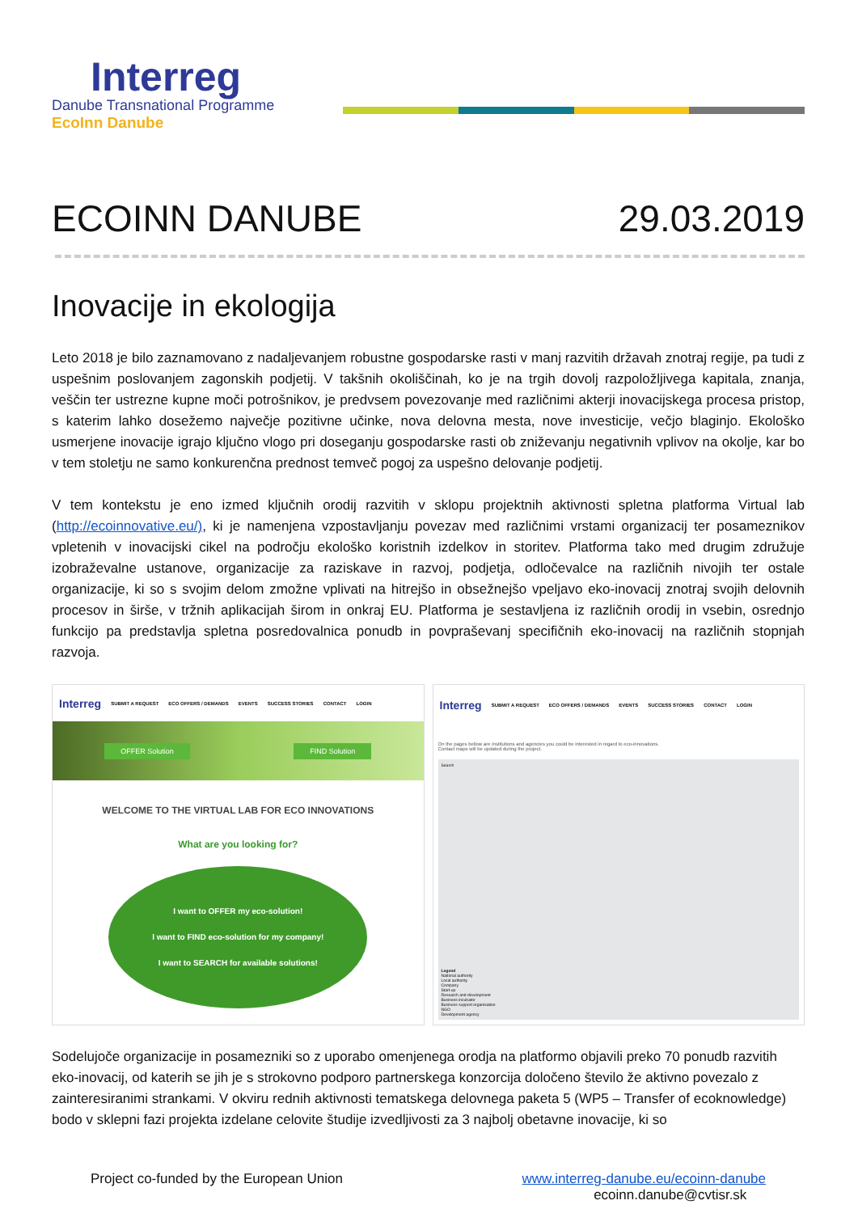Interreg
Danube Transnational Programme
EcoInn Danube
ECOINN DANUBE 29.03.2019
Inovacije in ekologija
Leto 2018 je bilo zaznamovano z nadaljevanjem robustne gospodarske rasti v manj razvitih državah znotraj regije, pa tudi z uspešnim poslovanjem zagonskih podjetij. V takšnih okoliščinah, ko je na trgih dovolj razpoložljivega kapitala, znanja, veščin ter ustrezne kupne moči potrošnikov, je predvsem povezovanje med različnimi akterji inovacijskega procesa pristop, s katerim lahko dosežemo največje pozitivne učinke, nova delovna mesta, nove investicije, večjo blaginjo. Ekološko usmerjene inovacije igrajo ključno vlogo pri doseganju gospodarske rasti ob zniževanju negativnih vplivov na okolje, kar bo v tem stoletju ne samo konkurenčna prednost temveč pogoj za uspešno delovanje podjetij.
V tem kontekstu je eno izmed ključnih orodij razvitih v sklopu projektnih aktivnosti spletna platforma Virtual lab (http://ecoinnovative.eu/), ki je namenjena vzpostavljanju povezav med različnimi vrstami organizacij ter posameznikov vpletenih v inovacijski cikel na področju ekološko koristnih izdelkov in storitev. Platforma tako med drugim združuje izobraževalne ustanove, organizacije za raziskave in razvoj, podjetja, odločevalce na različnih nivojih ter ostale organizacije, ki so s svojim delom zmožne vplivati na hitrejšo in obsežnejšo vpeljavo eko-inovacij znotraj svojih delovnih procesov in širše, v tržnih aplikacijah širom in onkraj EU. Platforma je sestavljena iz različnih orodij in vsebin, osrednjo funkcijo pa predstavlja spletna posredovalnica ponudb in povpraševanj specifičnih eko-inovacij na različnih stopnjah razvoja.
Interreg SUBMIT A REQUEST ECO OFFERS / DEMANDS EVENTS SUCCESS STORIES CONTACT LOGIN
OFFER Solution FIND Solution
WELCOME TO THE VIRTUAL LAB FOR ECO INNOVATIONS
What are you looking for?
I want to OFFER my eco-solution!
I want to FIND eco-solution for my company!
I want to SEARCH for available solutions!
Interreg SUBMIT A REQUEST ECO OFFERS / DEMANDS EVENTS SUCCESS STORIES CONTACT LOGIN
On the pages bellow are institutions and agencies you could be interested in regard to eco-innovations.
Contact maps will be updated during the project.
Search
Legend
National authority
Local authority
Company
Start-up
Research and development
Business incubator
Business support organisation
NGO
Development agency
Sodelujoče organizacije in posamezniki so z uporabo omenjenega orodja na platformo objavili preko 70 ponudb razvitih eko-inovacij, od katerih se jih je s strokovno podporo partnerskega konzorcija določeno število že aktivno povezalo z zainteresiranimi strankami. V okviru rednih aktivnosti tematskega delovnega paketa 5 (WP5 – Transfer of ecoknowledge) bodo v sklepni fazi projekta izdelane celovite študije izvedljivosti za 3 najbolj obetavne inovacije, ki so
Project co-funded by the European Union www.interreg-danube.eu/ecoinn-danube
ecoinn.danube@cvtisr.sk